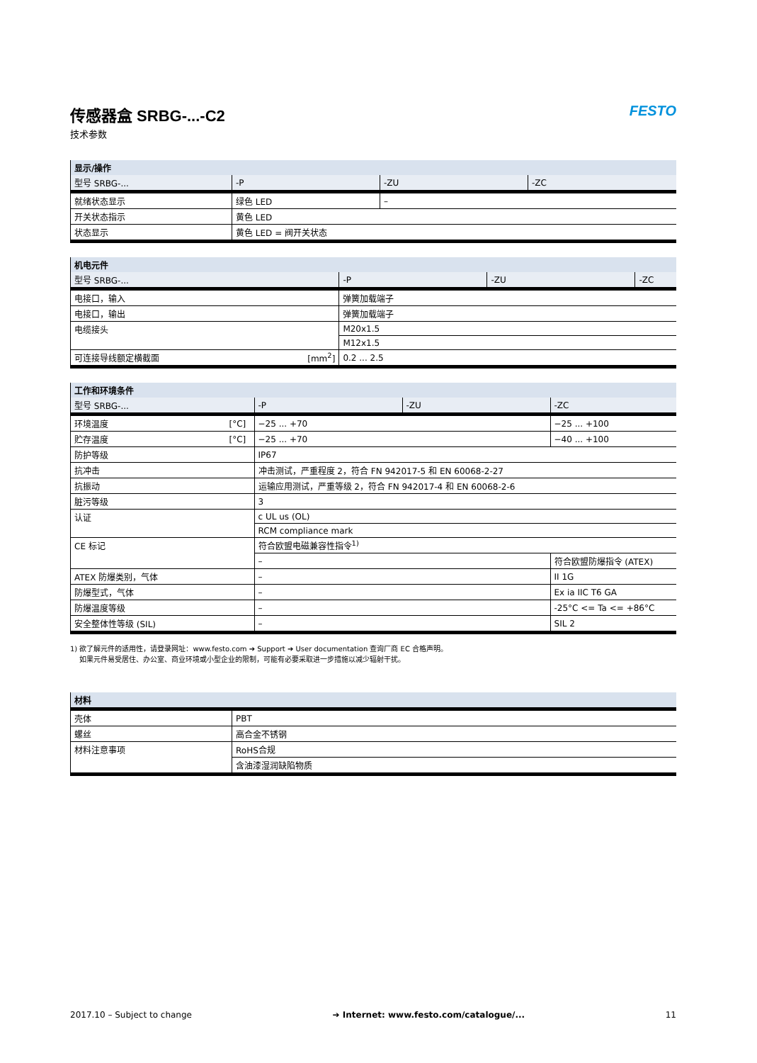FESTO
传感器盒 SRBG-...-C2
技术参数
| 显示/操作 | | | |
| --- | --- | --- | --- |
| 型号 SRBG-... | -P | -ZU | -ZC |
| 就绪状态显示 | 绿色 LED | – | |
| 开关状态指示 | 黄色 LED | | |
| 状态显示 | 黄色 LED = 阀开关状态 | | |
| 机电元件 | | | | |
| --- | --- | --- | --- | --- |
| 型号 SRBG-... | | -P | -ZU | -ZC |
| 电接口，输入 | | 弹簧加载端子 | | |
| 电接口，输出 | | 弹簧加载端子 | | |
| 电缆接头 | | M20x1.5 | | |
| | | M12x1.5 | | |
| 可连接导线额定横截面 | [mm<sup>2</sup>] | 0.2 ... 2.5 | | |
| 工作和环境条件 | | | | |
| --- | --- | --- | --- | --- |
| 型号 SRBG-... | | -P | -ZU | -ZC |
| 环境温度 | [°C] | −25 ... +70 | | −25 ... +100 |
| 贮存温度 | [°C] | −25 ... +70 | | −40 ... +100 |
| 防护等级 | | IP67 | | |
| 抗冲击 | | 冲击测试，严重程度 2，符合 FN 942017-5 和 EN 60068-2-27 | | |
| 抗振动 | | 运输应用测试，严重等级 2，符合 FN 942017-4 和 EN 60068-2-6 | | |
| 脏污等级 | | 3 | | |
| 认证 | | c UL us (OL) | | |
| | | RCM compliance mark | | |
| CE 标记 | | 符合欧盟电磁兼容性指令<sup>1)</sup> | | |
| | | – | | 符合欧盟防爆指令 (ATEX) |
| ATEX 防爆类别，气体 | | – | | II 1G |
| 防爆型式，气体 | | – | | Ex ia IIC T6 GA |
| 防爆温度等级 | | – | | -25°C <= Ta <= +86°C |
| 安全整体性等级 (SIL) | | – | | SIL 2 |
1) 欲了解元件的适用性，请登录网址：www.festo.com ➔ Support ➔ User documentation 查询厂商 EC 合格声明。
如果元件易受居住、办公室、商业环境或小型企业的限制，可能有必要采取进一步措施以减少辐射干扰。
| 材料 | |
| --- | --- |
| 壳体 | PBT |
| 螺丝 | 高合金不锈钢 |
| 材料注意事项 | RoHS合规 |
| | 含油漆湿润缺陷物质 |
2017.10 – Subject to change ➔ Internet: www.festo.com/catalogue/... 11